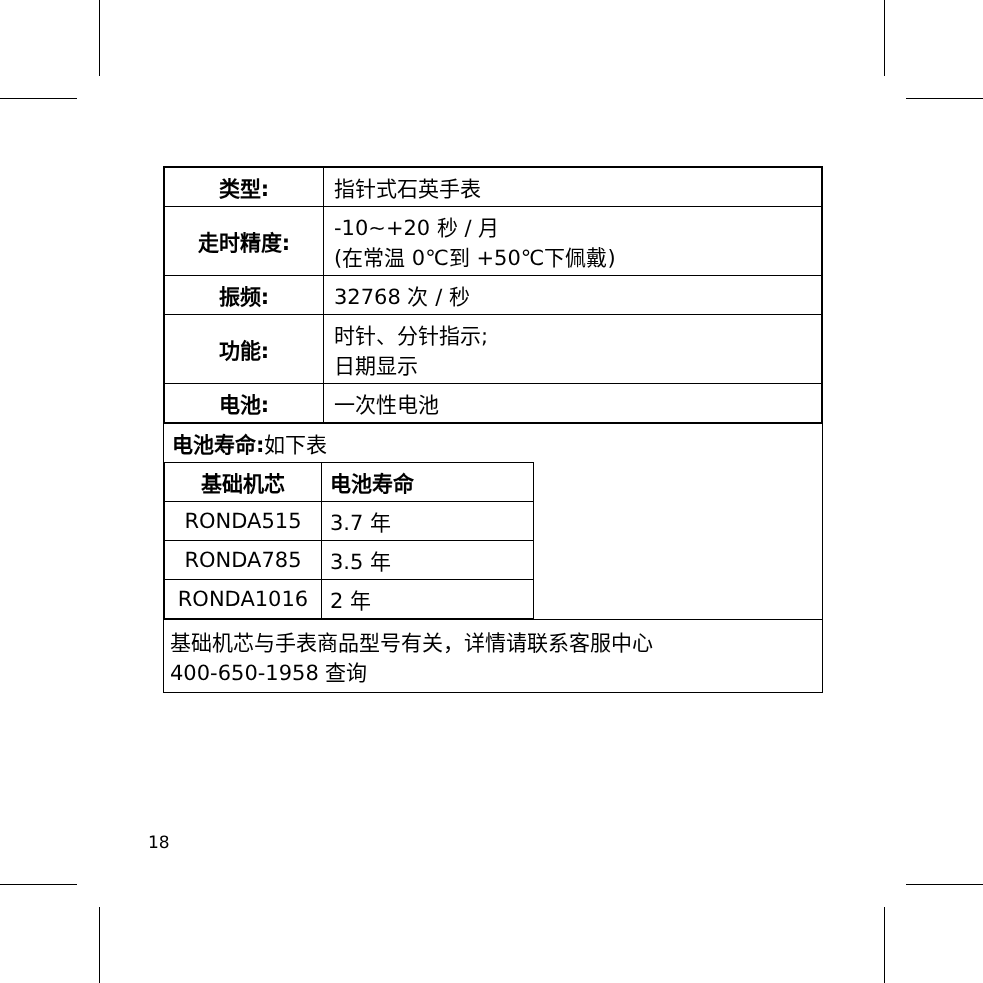| 类型: | 指针式石英手表 |
| 走时精度: | -10~+20 秒 / 月 (在常温 0℃到 +50℃下佩戴) |
| 振频: | 32768 次 / 秒 |
| 功能: | 时针、分针指示; 日期显示 |
| 电池: | 一次性电池 |
电池寿命: 如下表
| 基础机芯 | 电池寿命 |
| RONDA515 | 3.7 年 |
| RONDA785 | 3.5 年 |
| RONDA1016 | 2 年 |
基础机芯与手表商品型号有关，详情请联系客服中心
400-650-1958 查询
18